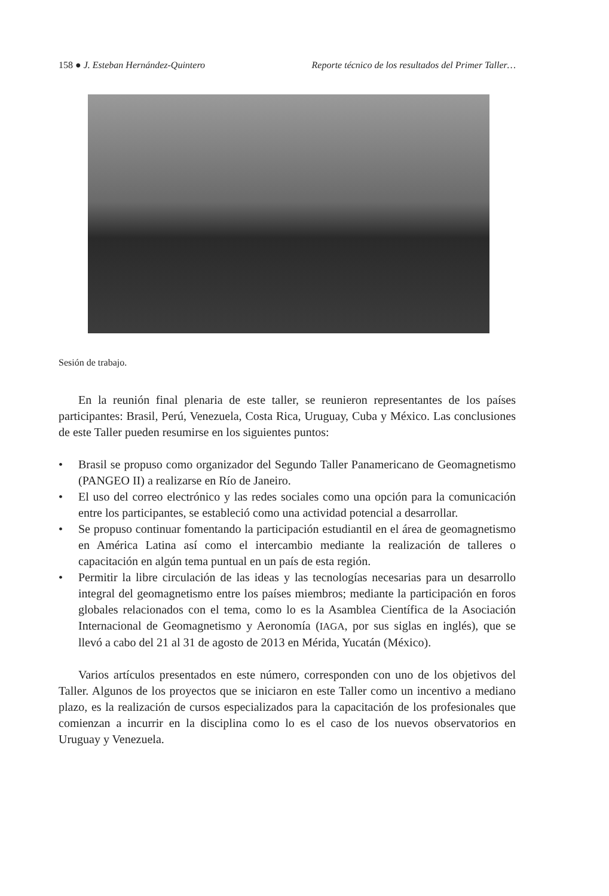158 ● J. Esteban Hernández-Quintero
Reporte técnico de los resultados del Primer Taller…
Sesión de trabajo.
En la reunión final plenaria de este taller, se reunieron representantes de los países participantes: Brasil, Perú, Venezuela, Costa Rica, Uruguay, Cuba y México. Las conclusiones de este Taller pueden resumirse en los siguientes puntos:
• Brasil se propuso como organizador del Segundo Taller Panamericano de Geomagnetismo (PANGEO II) a realizarse en Río de Janeiro.
• El uso del correo electrónico y las redes sociales como una opción para la comunicación entre los participantes, se estableció como una actividad potencial a desarrollar.
• Se propuso continuar fomentando la participación estudiantil en el área de geomagnetismo en América Latina así como el intercambio mediante la realización de talleres o capacitación en algún tema puntual en un país de esta región.
• Permitir la libre circulación de las ideas y las tecnologías necesarias para un desarrollo integral del geomagnetismo entre los países miembros; mediante la participación en foros globales relacionados con el tema, como lo es la Asamblea Científica de la Asociación Internacional de Geomagnetismo y Aeronomía (IAGA, por sus siglas en inglés), que se llevó a cabo del 21 al 31 de agosto de 2013 en Mérida, Yucatán (México).
Varios artículos presentados en este número, corresponden con uno de los objetivos del Taller. Algunos de los proyectos que se iniciaron en este Taller como un incentivo a mediano plazo, es la realización de cursos especializados para la capacitación de los profesionales que comienzan a incurrir en la disciplina como lo es el caso de los nuevos observatorios en Uruguay y Venezuela.